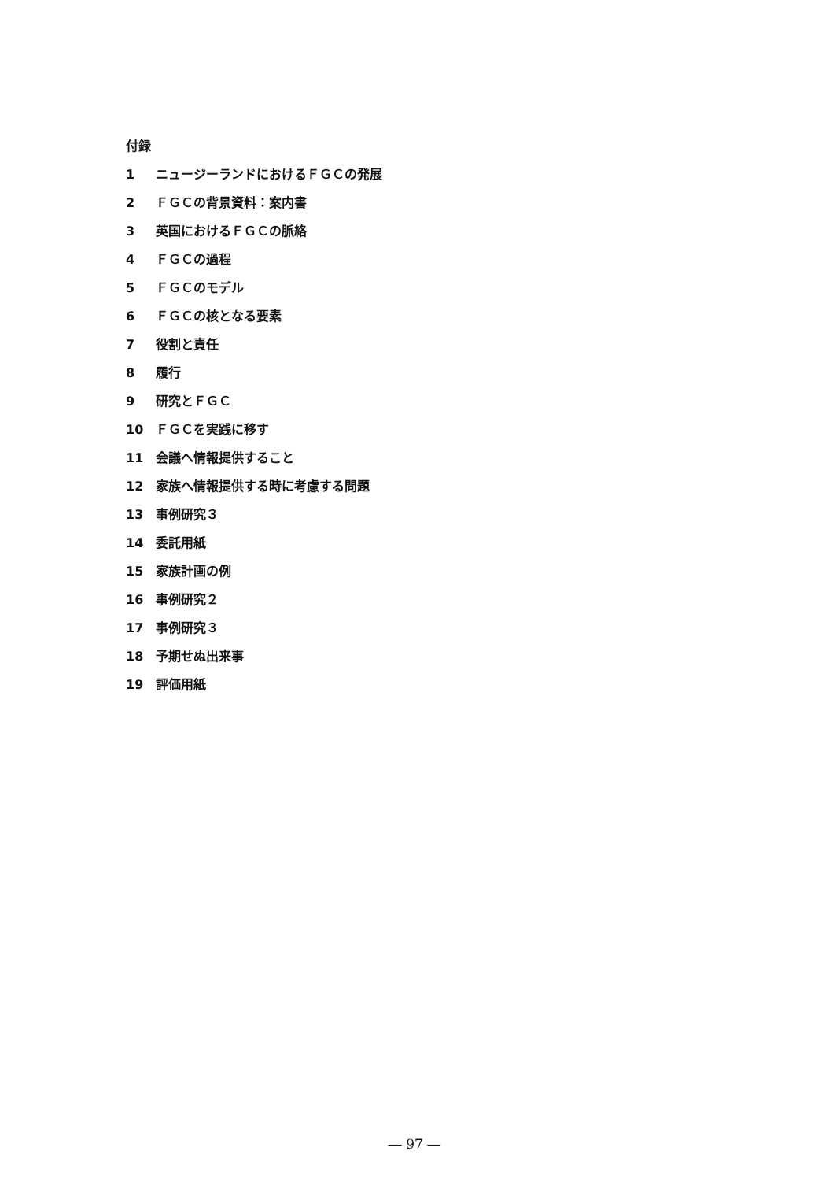付録
1 ニュージーランドにおけるＦＧＣの発展
2 ＦＧＣの背景資料：案内書
3 英国におけるＦＧＣの脈絡
4 ＦＧＣの過程
5 ＦＧＣのモデル
6 ＦＧＣの核となる要素
7 役割と責任
8 履行
9 研究とＦＧＣ
10 ＦＧＣを実践に移す
11 会議へ情報提供すること
12 家族へ情報提供する時に考慮する問題
13 事例研究３
14 委託用紙
15 家族計画の例
16 事例研究２
17 事例研究３
18 予期せぬ出来事
19 評価用紙
― 97 ―